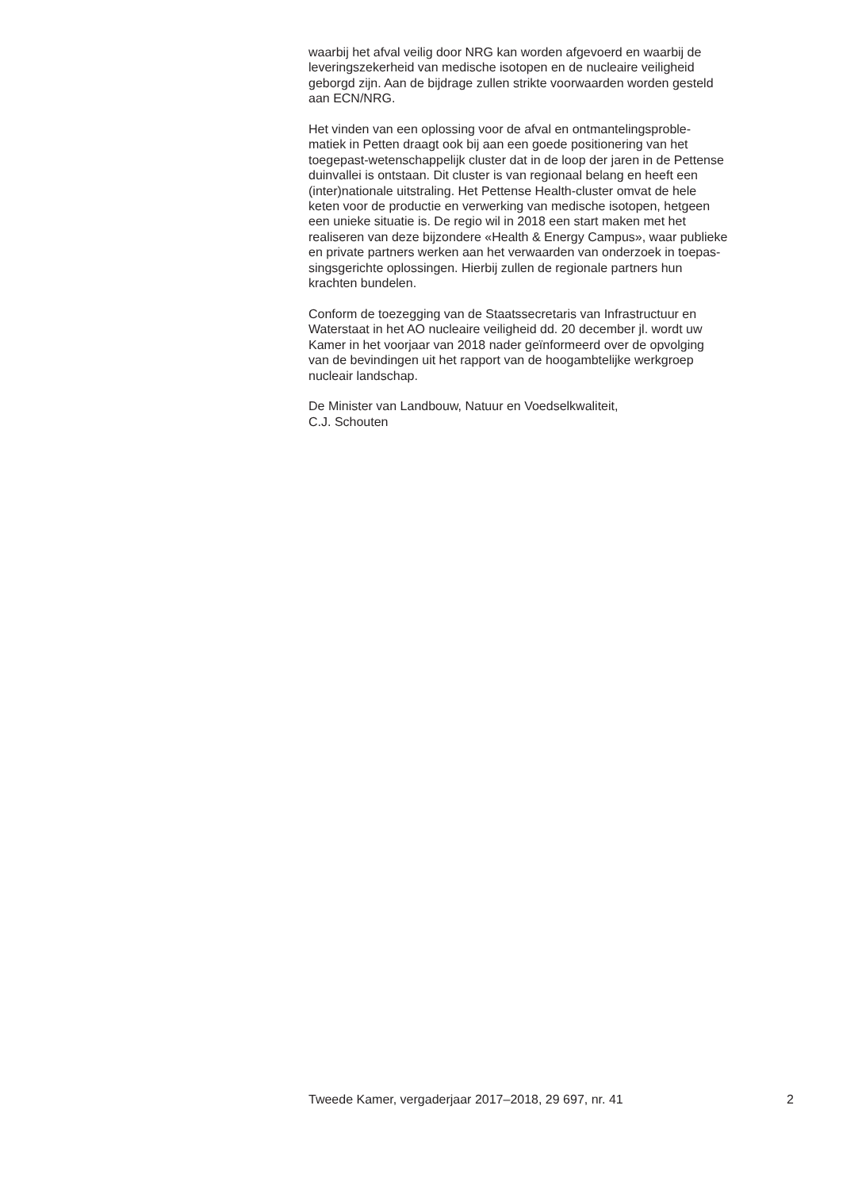waarbij het afval veilig door NRG kan worden afgevoerd en waarbij de
leveringszekerheid van medische isotopen en de nucleaire veiligheid
geborgd zijn. Aan de bijdrage zullen strikte voorwaarden worden gesteld
aan ECN/NRG.
Het vinden van een oplossing voor de afval en ontmantelingsproble-
matiek in Petten draagt ook bij aan een goede positionering van het
toegepast-wetenschappelijk cluster dat in de loop der jaren in de Pettense
duinvallei is ontstaan. Dit cluster is van regionaal belang en heeft een
(inter)nationale uitstraling. Het Pettense Health-cluster omvat de hele
keten voor de productie en verwerking van medische isotopen, hetgeen
een unieke situatie is. De regio wil in 2018 een start maken met het
realiseren van deze bijzondere «Health & Energy Campus», waar publieke
en private partners werken aan het verwaarden van onderzoek in toepas-
singsgerichte oplossingen. Hierbij zullen de regionale partners hun
krachten bundelen.
Conform de toezegging van de Staatssecretaris van Infrastructuur en
Waterstaat in het AO nucleaire veiligheid dd. 20 december jl. wordt uw
Kamer in het voorjaar van 2018 nader geïnformeerd over de opvolging
van de bevindingen uit het rapport van de hoogambtelijke werkgroep
nucleair landschap.
De Minister van Landbouw, Natuur en Voedselkwaliteit,
C.J. Schouten
Tweede Kamer, vergaderjaar 2017–2018, 29 697, nr. 41 2